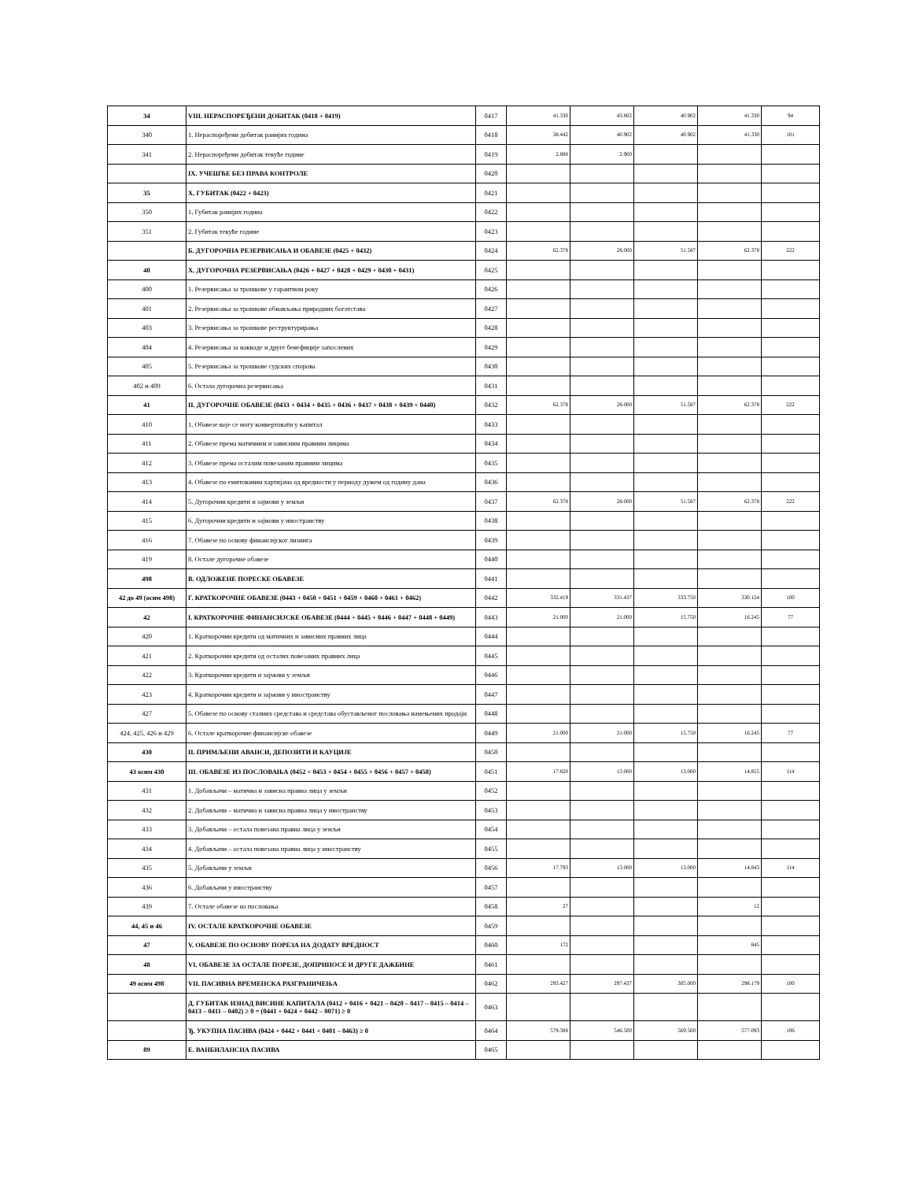| 34 | VIII. НЕРАСПОРЕЂЕНИ ДОБИТАК (0418 + 0419) | 0417 | 41.330 | 43.802 | 40.902 | 41.330 | 94 |
| 340 | 1. Нераспоређени добитак ранијих година | 0418 | 38.442 | 40.902 | 40.902 | 41.330 | 101 |
| 341 | 2. Нераспоређени добитак текуће године | 0419 | 2.888 | 2.900 | | | |
| | IX. УЧЕШЋЕ БЕЗ ПРАВА КОНТРОЛЕ | 0420 | | | | | |
| 35 | X. ГУБИТАК (0422 + 0423) | 0421 | | | | | |
| 350 | 1. Губитак ранијих година | 0422 | | | | | |
| 351 | 2. Губитак текуће године | 0423 | | | | | |
| | Б. ДУГОРОЧНА РЕЗЕРВИСАЊА И ОБАВЕЗЕ (0425 + 0432) | 0424 | 62.378 | 28.000 | 51.587 | 62.378 | 222 |
| 40 | Х. ДУГОРОЧНА РЕЗЕРВИСАЊА (0426 + 0427 + 0428 + 0429 + 0430 + 0431) | 0425 | | | | | |
| 400 | 1. Резервисања за трошкове у гарантном року | 0426 | | | | | |
| 401 | 2. Резервисања за трошкове обнављања природних богатстава | 0427 | | | | | |
| 403 | 3. Резервисања за трошкове реструктурирања | 0428 | | | | | |
| 404 | 4. Резервисања за накнаде и друге бенефиције запослених | 0429 | | | | | |
| 405 | 5. Резервисања за трошкове судских спорова | 0430 | | | | | |
| 402 и 409 | 6. Остала дугорочна резервисања | 0431 | | | | | |
| 41 | II. ДУГОРОЧНЕ ОБАВЕЗЕ (0433 + 0434 + 0435 + 0436 + 0437 + 0438 + 0439 + 0440) | 0432 | 62.378 | 28.000 | 51.587 | 62.378 | 222 |
| 410 | 1. Обавезе које се могу конвертовати у капитал | 0433 | | | | | |
| 411 | 2. Обавезе према матичним и зависним правним лицима | 0434 | | | | | |
| 412 | 3. Обавезе према осталим повезаним правним лицима | 0435 | | | | | |
| 413 | 4. Обавезе по емитованим хартијама од вредности у периоду дужем од годину дана | 0436 | | | | | |
| 414 | 5. Дугорочни кредити и зајмови у земљи | 0437 | 62.378 | 28.000 | 51.587 | 62.378 | 222 |
| 415 | 6. Дугорочни кредити и зајмови у иностранству | 0438 | | | | | |
| 416 | 7. Обавезе по основу финансијског лизинга | 0439 | | | | | |
| 419 | 8. Остале дугорочне обавезе | 0440 | | | | | |
| 498 | В. ОДЛОЖЕНЕ ПОРЕСКЕ ОБАВЕЗЕ | 0441 | | | | | |
| 42 до 49 (осим 498) | Г. КРАТКОРОЧНЕ ОБАВЕЗЕ (0443 + 0450 + 0451 + 0459 + 0460 + 0461 + 0462) | 0442 | 332.419 | 331.437 | 333.750 | 330.124 | 100 |
| 42 | I. КРАТКОРОЧНЕ ФИНАНСИЈСКЕ ОБАВЕЗЕ (0444 + 0445 + 0446 + 0447 + 0448 + 0449) | 0443 | 21.000 | 21.000 | 15.750 | 16.245 | 77 |
| 420 | 1. Краткорочни кредити од матичних и зависних правних лица | 0444 | | | | | |
| 421 | 2. Краткорочни кредити од осталих повезаних правних лица | 0445 | | | | | |
| 422 | 3. Краткорочни кредити и зајмови у земљи | 0446 | | | | | |
| 423 | 4. Краткорочни кредити и зајмови у иностранству | 0447 | | | | | |
| 427 | 5. Обавезе по основу сталних средстава и средстава обустављеног пословања намењених продаји | 0448 | | | | | |
| 424, 425, 426 и 429 | 6. Остале краткорочне финансијске обавезе | 0449 | 21.000 | 21.000 | 15.750 | 16.245 | 77 |
| 430 | II. ПРИМЉЕНИ АВАНСИ, ДЕПОЗИТИ И КАУЦИЈЕ | 0450 | | | | | |
| 43 осим 430 | III. ОБАВЕЗЕ ИЗ ПОСЛОВАЊА (0452 + 0453 + 0454 + 0455 + 0456 + 0457 + 0458) | 0451 | 17.820 | 13.000 | 13.000 | 14.855 | 114 |
| 431 | 1. Добављачи – матична и зависна правна лица у земљи | 0452 | | | | | |
| 432 | 2. Добављачи – матична и зависна правна лица у иностранству | 0453 | | | | | |
| 433 | 3. Добављачи – остала повезана правна лица у земљи | 0454 | | | | | |
| 434 | 4. Добављачи – остала повезана правна лица у иностранству | 0455 | | | | | |
| 435 | 5. Добављачи у земљи | 0456 | 17.793 | 13.000 | 13.000 | 14.843 | 114 |
| 436 | 6. Добављачи у иностранству | 0457 | | | | | |
| 439 | 7. Остале обавезе из пословања | 0458 | 27 | | | 12 | |
| 44, 45 и 46 | IV. ОСТАЛЕ КРАТКОРОЧНЕ ОБАВЕЗЕ | 0459 | | | | | |
| 47 | V. ОБАВЕЗЕ ПО ОСНОВУ ПОРЕЗА НА ДОДАТУ ВРЕДНОСТ | 0460 | 172 | | | 845 | |
| 48 | VI. ОБАВЕЗЕ ЗА ОСТАЛЕ ПОРЕЗЕ, ДОПРИНОСЕ И ДРУГЕ ДАЖБИНЕ | 0461 | | | | | |
| 49 осим 498 | VII. ПАСИВНА ВРЕМЕНСКА РАЗГРАНИЧЕЊА | 0462 | 293.427 | 297.437 | 305.000 | 298.179 | 100 |
| | Д. ГУБИТАК ИЗНАД ВИСИНЕ КАПИТАЛА (0412 + 0416 + 0421 – 0420 – 0417 – 0415 – 0414 – 0413 – 0411 – 0402) ≥ 0 = (0441 + 0424 + 0442 – 0071) ≥ 0 | 0463 | | | | | |
| | Ђ. УКУПНА ПАСИВА (0424 + 0442 + 0441 + 0401 – 0463) ≥ 0 | 0464 | 579.388 | 546.500 | 569.500 | 577.093 | 106 |
| 89 | Е. ВАНБИЛАНСНА ПАСИВА | 0465 | | | | | |